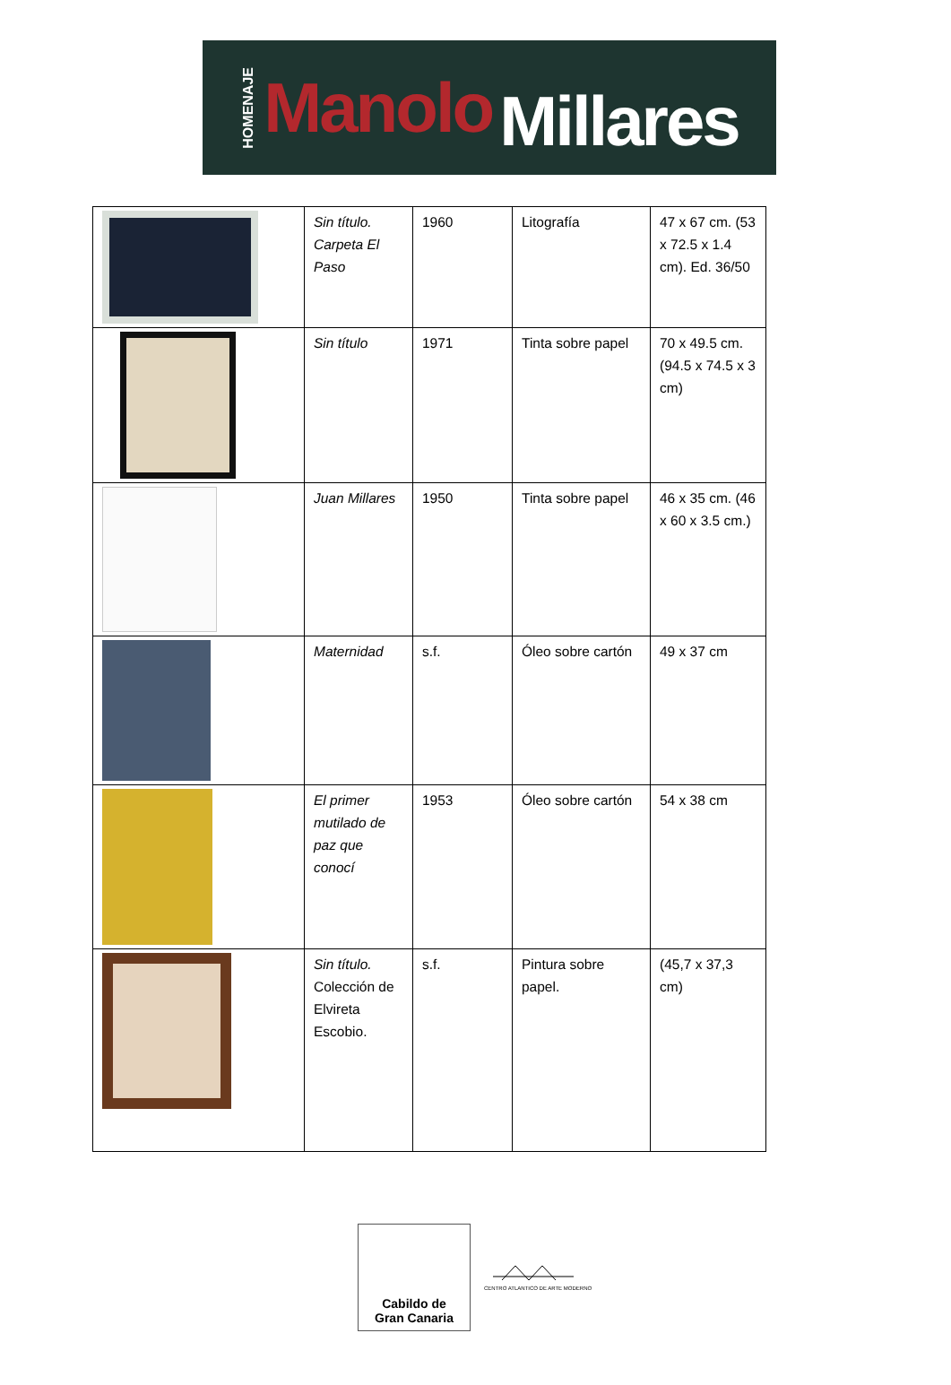HOMENAJE Manolo Millares
| | Sin título. Carpeta El Paso | 1960 | Litografía | 47 x 67 cm. (53 x 72.5 x 1.4 cm). Ed. 36/50 |
| | Sin título | 1971 | Tinta sobre papel | 70 x 49.5 cm. (94.5 x 74.5 x 3 cm) |
| | Juan Millares | 1950 | Tinta sobre papel | 46 x 35 cm. (46 x 60 x 3.5 cm.) |
| | Maternidad | s.f. | Óleo sobre cartón | 49 x 37 cm |
| | El primer mutilado de paz que conocí | 1953 | Óleo sobre cartón | 54 x 38 cm |
| | Sin título. Colección de Elvireta Escobio. | s.f. | Pintura sobre papel. | (45,7 x 37,3 cm) |
Cabildo de
Gran Canaria
CENTRO ATLANTICO DE ARTE MODERNO